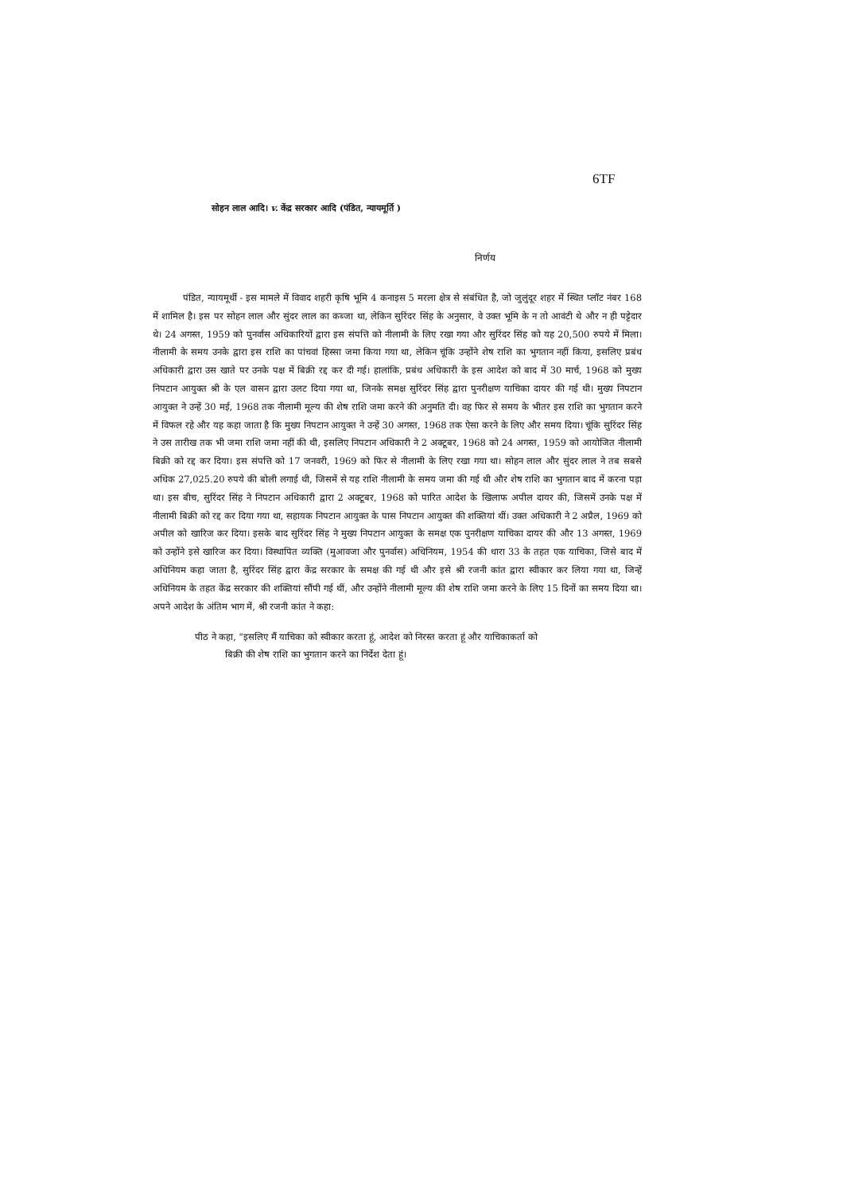6TF
सोहन लाल आदि। v. केंद्र सरकार आदि (पंडित, न्यायमूर्ति )
निर्णय
पंडित, न्यायमूर्थी - इस मामले में विवाद शहरी कृषि भूमि 4 कनाइस 5 मरला क्षेत्र से संबंधित है, जो जुलुंदूर शहर में स्थित प्लॉट नंबर 168 में शामिल है। इस पर सोहन लाल और सुंदर लाल का कब्जा था, लेकिन सुरिंदर सिंह के अनुसार, वे उक्त भूमि के न तो आवंटी थे और न ही पट्टेदार थे। 24 अगस्त, 1959 को पुनर्वास अधिकारियों द्वारा इस संपत्ति को नीलामी के लिए रखा गया और सुरिंदर सिंह को यह 20,500 रुपये में मिला। नीलामी के समय उनके द्वारा इस राशि का पांचवां हिस्सा जमा किया गया था, लेकिन चूंकि उन्होंने शेष राशि का भुगतान नहीं किया, इसलिए प्रबंध अधिकारी द्वारा उस खाते पर उनके पक्ष में बिक्री रद्द कर दी गई। हालांकि, प्रबंध अधिकारी के इस आदेश को बाद में 30 मार्च, 1968 को मुख्य निपटान आयुक्त श्री के एल वासन द्वारा उलट दिया गया था, जिनके समक्ष सुरिंदर सिंह द्वारा पुनरीक्षण याचिका दायर की गई थी। मुख्य निपटान आयुक्त ने उन्हें 30 मई, 1968 तक नीलामी मूल्य की शेष राशि जमा करने की अनुमति दी। वह फिर से समय के भीतर इस राशि का भुगतान करने में विफल रहे और यह कहा जाता है कि मुख्य निपटान आयुक्त ने उन्हें 30 अगस्त, 1968 तक ऐसा करने के लिए और समय दिया। चूंकि सुरिंदर सिंह ने उस तारीख तक भी जमा राशि जमा नहीं की थी, इसलिए निपटान अधिकारी ने 2 अक्टूबर, 1968 को 24 अगस्त, 1959 को आयोजित नीलामी बिक्री को रद्द कर दिया। इस संपत्ति को 17 जनवरी, 1969 को फिर से नीलामी के लिए रखा गया था। सोहन लाल और सुंदर लाल ने तब सबसे अधिक 27,025.20 रुपये की बोली लगाई थी, जिसमें से यह राशि नीलामी के समय जमा की गई थी और शेष राशि का भुगतान बाद में करना पड़ा था। इस बीच, सुरिंदर सिंह ने निपटान अधिकारी द्वारा 2 अक्टूबर, 1968 को पारित आदेश के खिलाफ अपील दायर की, जिसमें उनके पक्ष में नीलामी बिक्री को रद्द कर दिया गया था, सहायक निपटान आयुक्त के पास निपटान आयुक्त की शक्तियां थीं। उक्त अधिकारी ने 2 अप्रैल, 1969 को अपील को खारिज कर दिया। इसके बाद सुरिंदर सिंह ने मुख्य निपटान आयुक्त के समक्ष एक पुनरीक्षण याचिका दायर की और 13 अगस्त, 1969 को उन्होंने इसे खारिज कर दिया। विस्थापित व्यक्ति (मुआवजा और पुनर्वास) अधिनियम, 1954 की धारा 33 के तहत एक याचिका, जिसे बाद में अधिनियम कहा जाता है, सुरिंदर सिंह द्वारा केंद्र सरकार के समक्ष की गई थी और इसे श्री रजनी कांत द्वारा स्वीकार कर लिया गया था, जिन्हें अधिनियम के तहत केंद्र सरकार की शक्तियां सौंपी गई थीं, और उन्होंने नीलामी मूल्य की शेष राशि जमा करने के लिए 15 दिनों का समय दिया था। अपने आदेश के अंतिम भाग में, श्री रजनी कांत ने कहा:
पीठ ने कहा, "इसलिए मैं याचिका को स्वीकार करता हूं, आदेश को निरस्त करता हूं और याचिकाकर्ता को
बिक्री की शेष राशि का भुगतान करने का निर्देश देता हूं।